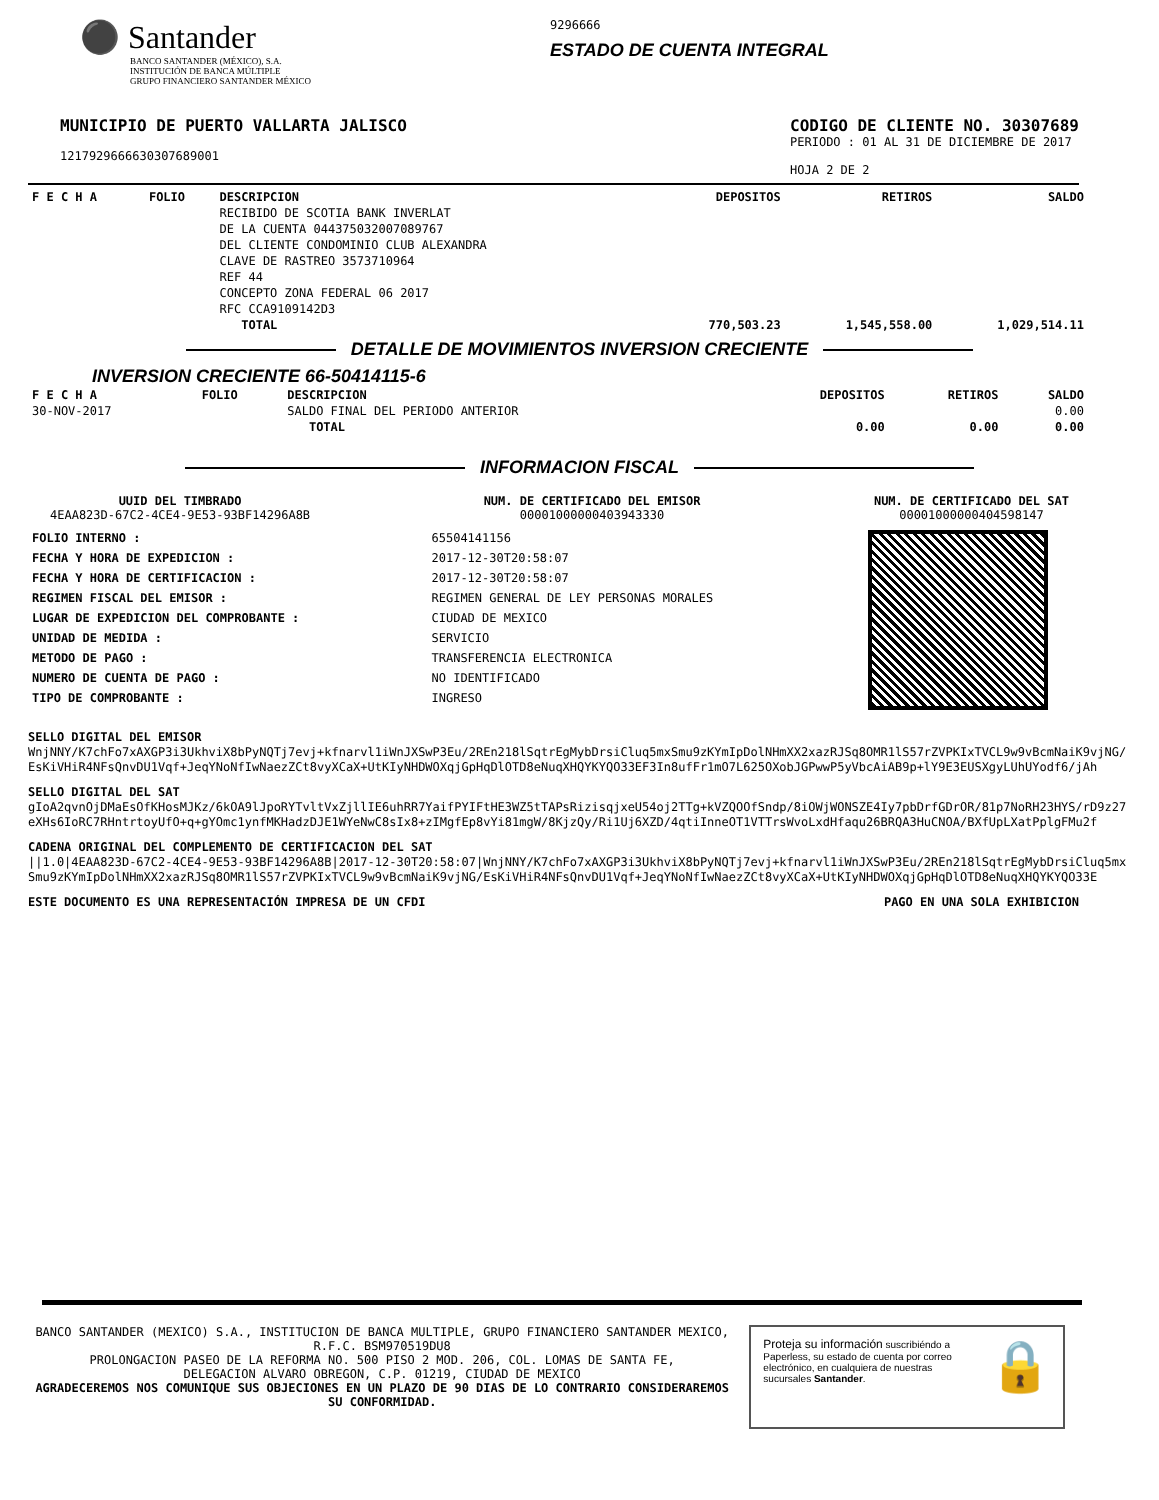⚫ Santander
BANCO SANTANDER (MÉXICO), S.A.
INSTITUCIÓN DE BANCA MÚLTIPLE
GRUPO FINANCIERO SANTANDER MÉXICO
9296666
ESTADO DE CUENTA INTEGRAL
MUNICIPIO DE PUERTO VALLARTA JALISCO
1217929666630307689001
CODIGO DE CLIENTE NO. 30307689
PERIODO : 01 AL 31 DE DICIEMBRE DE 2017
HOJA 2 DE 2
| F E C H A | FOLIO | DESCRIPCION | DEPOSITOS | RETIROS | SALDO |
| --- | --- | --- | --- | --- | --- |
| | | RECIBIDO DE SCOTIA BANK INVERLAT DE LA CUENTA 044375032007089767 DEL CLIENTE CONDOMINIO CLUB ALEXANDRA CLAVE DE RASTREO 3573710964 REF 44 CONCEPTO ZONA FEDERAL 06 2017 RFC CCA9109142D3 | | | |
| | | TOTAL | 770,503.23 | 1,545,558.00 | 1,029,514.11 |
DETALLE DE MOVIMIENTOS INVERSION CRECIENTE
INVERSION CRECIENTE 66-50414115-6
| F E C H A | FOLIO | DESCRIPCION | DEPOSITOS | RETIROS | SALDO |
| --- | --- | --- | --- | --- | --- |
| 30-NOV-2017 | | SALDO FINAL DEL PERIODO ANTERIOR | | | 0.00 |
| | | TOTAL | 0.00 | 0.00 | 0.00 |
INFORMACION FISCAL
UUID DEL TIMBRADO
4EAA823D-67C2-4CE4-9E53-93BF14296A8B
NUM. DE CERTIFICADO DEL EMISOR
00001000000403943330
NUM. DE CERTIFICADO DEL SAT
00001000000404598147
| FOLIO INTERNO : | 65504141156 |
| FECHA Y HORA DE EXPEDICION : | 2017-12-30T20:58:07 |
| FECHA Y HORA DE CERTIFICACION : | 2017-12-30T20:58:07 |
| REGIMEN FISCAL DEL EMISOR : | REGIMEN GENERAL DE LEY PERSONAS MORALES |
| LUGAR DE EXPEDICION DEL COMPROBANTE : | CIUDAD DE MEXICO |
| UNIDAD DE MEDIDA : | SERVICIO |
| METODO DE PAGO : | TRANSFERENCIA ELECTRONICA |
| NUMERO DE CUENTA DE PAGO : | NO IDENTIFICADO |
| TIPO DE COMPROBANTE : | INGRESO |
SELLO DIGITAL DEL EMISOR
WnjNNY/K7chFo7xAXGP3i3UkhviX8bPyNQTj7evj+kfnarvl1iWnJXSwP3Eu/2REn218lSqtrEgMybDrsiCluq5mxSmu9zKYmIpDolNHmXX2xazRJSq8OMR1lS57rZVPKIxTVCL9w9vBcmNaiK9vjNG/EsKiVHiR4NFsQnvDU1Vqf+JeqYNoNfIwNaezZCt8vyXCaX+UtKIyNHDWOXqjGpHqDlOTD8eNuqXHQYKYQO33EF3In8ufFr1mO7L625OXobJGPwwP5yVbcAiAB9p+lY9E3EUSXgyLUhUYodf6/jAh
SELLO DIGITAL DEL SAT
gIoA2qvnOjDMaEsOfKHosMJKz/6kOA9lJpoRYTvltVxZjllIE6uhRR7YaifPYIFtHE3WZ5tTAPsRizisqjxeU54oj2TTg+kVZQOOfSndp/8iOWjWONSZE4Iy7pbDrfGDrOR/81p7NoRH23HYS/rD9z27eXHs6IoRC7RHntrtoyUfO+q+gYOmc1ynfMKHadzDJE1WYeNwC8sIx8+zIMgfEp8vYi81mgW/8KjzQy/Ri1Uj6XZD/4qtiInneOT1VTTrsWvoLxdHfaqu26BRQA3HuCNOA/BXfUpLXatPplgFMu2f
CADENA ORIGINAL DEL COMPLEMENTO DE CERTIFICACION DEL SAT
||1.0|4EAA823D-67C2-4CE4-9E53-93BF14296A8B|2017-12-30T20:58:07|WnjNNY/K7chFo7xAXGP3i3UkhviX8bPyNQTj7evj+kfnarvl1iWnJXSwP3Eu/2REn218lSqtrEgMybDrsiCluq5mxSmu9zKYmIpDolNHmXX2xazRJSq8OMR1lS57rZVPKIxTVCL9w9vBcmNaiK9vjNG/EsKiVHiR4NFsQnvDU1Vqf+JeqYNoNfIwNaezZCt8vyXCaX+UtKIyNHDWOXqjGpHqDlOTD8eNuqXHQYKYQO33E
ESTE DOCUMENTO ES UNA REPRESENTACIÓN IMPRESA DE UN CFDI PAGO EN UNA SOLA EXHIBICION
BANCO SANTANDER (MEXICO) S.A., INSTITUCION DE BANCA MULTIPLE, GRUPO FINANCIERO SANTANDER MEXICO,
R.F.C. BSM970519DU8
PROLONGACION PASEO DE LA REFORMA NO. 500 PISO 2 MOD. 206, COL. LOMAS DE SANTA FE,
DELEGACION ALVARO OBREGON, C.P. 01219, CIUDAD DE MEXICO
AGRADECEREMOS NOS COMUNIQUE SUS OBJECIONES EN UN PLAZO DE 90 DIAS DE LO CONTRARIO CONSIDERAREMOS SU CONFORMIDAD.
Proteja su información suscribiéndo a Paperless, su estado de cuenta por correo electrónico, en cualquiera de nuestras sucursales Santander.
🔒